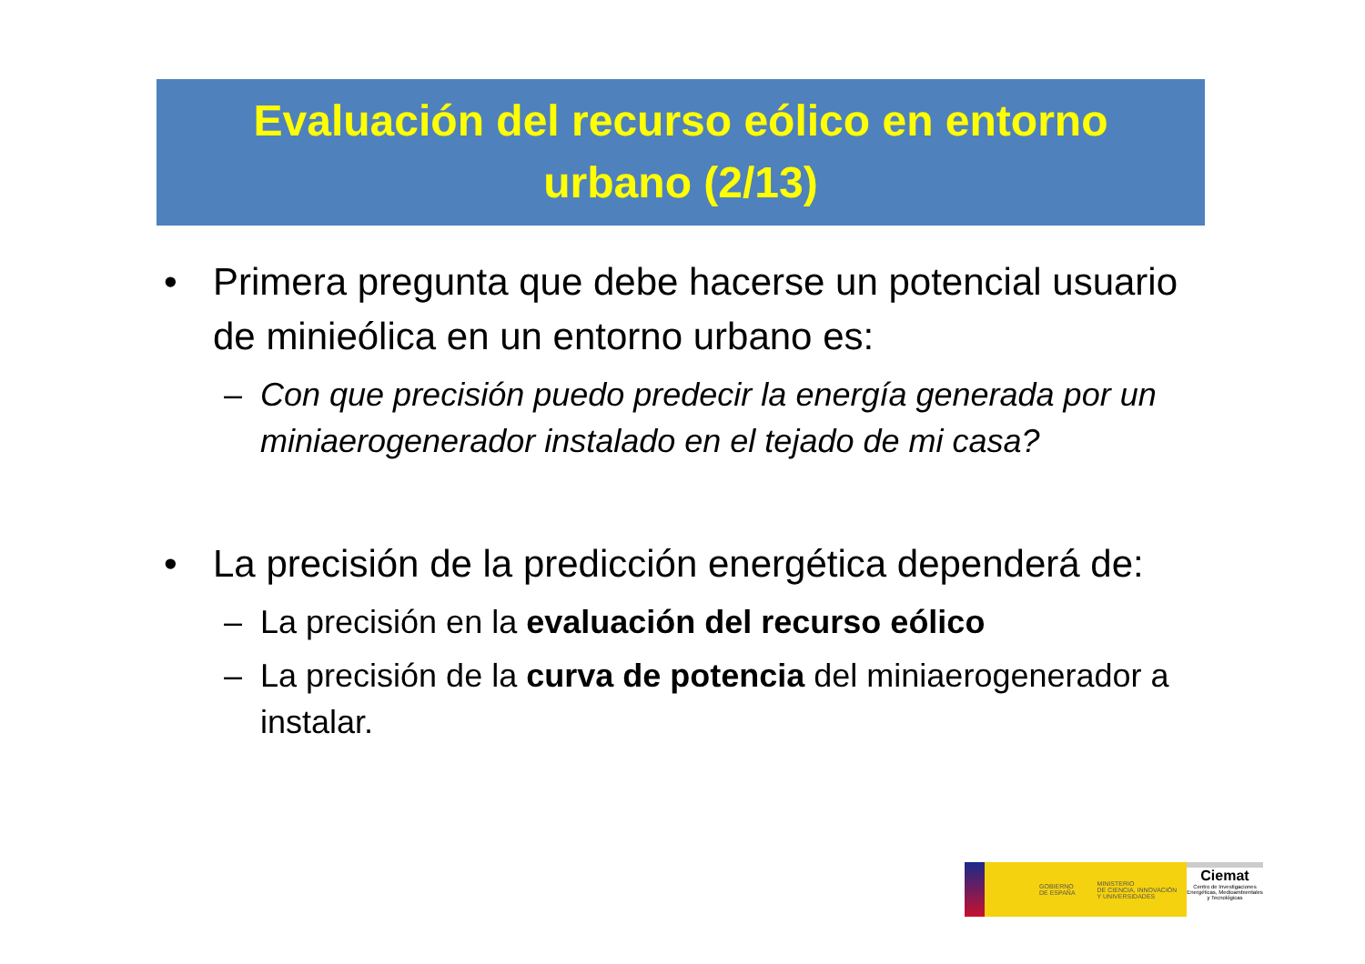Evaluación del recurso eólico en entorno
urbano (2/13)
• Primera pregunta que debe hacerse un potencial usuario de minieólica en un entorno urbano es:
– Con que precisión puedo predecir la energía generada por un miniaerogenerador instalado en el tejado de mi casa?
• La precisión de la predicción energética dependerá de:
– La precisión en la evaluación del recurso eólico
– La precisión de la curva de potencia del miniaerogenerador a instalar.
GOBIERNO
DE ESPAÑA MINISTERIO
DE CIENCIA, INNOVACIÓN
Y UNIVERSIDADES
Ciemat
Centro de Investigaciones Energéticas, Medioambientales y Tecnológicas